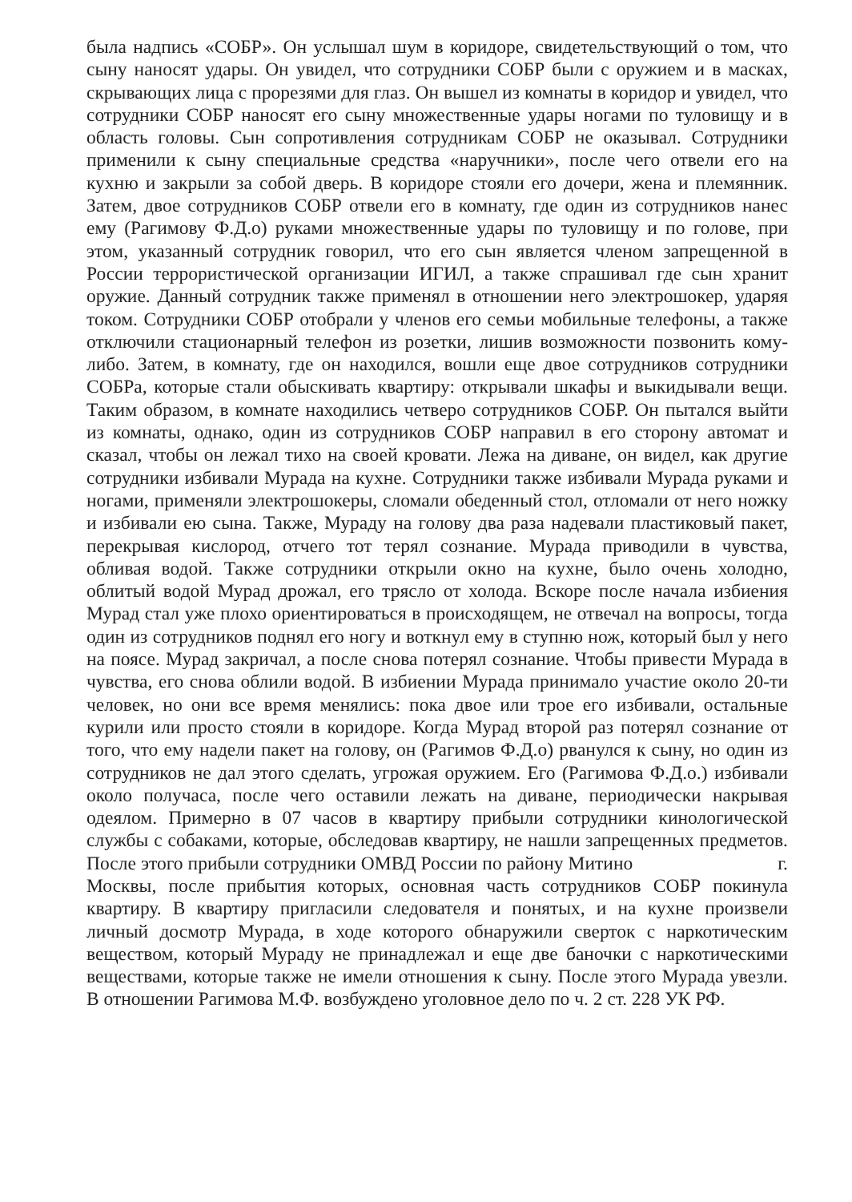была надпись «СОБР». Он услышал шум в коридоре, свидетельствующий о том, что сыну наносят удары. Он увидел, что сотрудники СОБР были с оружием и в масках, скрывающих лица с прорезями для глаз. Он вышел из комнаты в коридор и увидел, что сотрудники СОБР наносят его сыну множественные удары ногами по туловищу и в область головы. Сын сопротивления сотрудникам СОБР не оказывал. Сотрудники применили к сыну специальные средства «наручники», после чего отвели его на кухню и закрыли за собой дверь. В коридоре стояли его дочери, жена и племянник. Затем, двое сотрудников СОБР отвели его в комнату, где один из сотрудников нанес ему (Рагимову Ф.Д.о) руками множественные удары по туловищу и по голове, при этом, указанный сотрудник говорил, что его сын является членом запрещенной в России террористической организации ИГИЛ, а также спрашивал где сын хранит оружие. Данный сотрудник также применял в отношении него электрошокер, ударяя током. Сотрудники СОБР отобрали у членов его семьи мобильные телефоны, а также отключили стационарный телефон из розетки, лишив возможности позвонить кому-либо. Затем, в комнату, где он находился, вошли еще двое сотрудников сотрудники СОБРа, которые стали обыскивать квартиру: открывали шкафы и выкидывали вещи. Таким образом, в комнате находились четверо сотрудников СОБР. Он пытался выйти из комнаты, однако, один из сотрудников СОБР направил в его сторону автомат и сказал, чтобы он лежал тихо на своей кровати. Лежа на диване, он видел, как другие сотрудники избивали Мурада на кухне. Сотрудники также избивали Мурада руками и ногами, применяли электрошокеры, сломали обеденный стол, отломали от него ножку и избивали ею сына. Также, Мураду на голову два раза надевали пластиковый пакет, перекрывая кислород, отчего тот терял сознание. Мурада приводили в чувства, обливая водой. Также сотрудники открыли окно на кухне, было очень холодно, облитый водой Мурад дрожал, его трясло от холода. Вскоре после начала избиения Мурад стал уже плохо ориентироваться в происходящем, не отвечал на вопросы, тогда один из сотрудников поднял его ногу и воткнул ему в ступню нож, который был у него на поясе. Мурад закричал, а после снова потерял сознание. Чтобы привести Мурада в чувства, его снова облили водой. В избиении Мурада принимало участие около 20-ти человек, но они все время менялись: пока двое или трое его избивали, остальные курили или просто стояли в коридоре. Когда Мурад второй раз потерял сознание от того, что ему надели пакет на голову, он (Рагимов Ф.Д.о) рванулся к сыну, но один из сотрудников не дал этого сделать, угрожая оружием. Его (Рагимова Ф.Д.о.) избивали около получаса, после чего оставили лежать на диване, периодически накрывая одеялом. Примерно в 07 часов в квартиру прибыли сотрудники кинологической службы с собаками, которые, обследовав квартиру, не нашли запрещенных предметов. После этого прибыли сотрудники ОМВД России по району Митино г. Москвы, после прибытия которых, основная часть сотрудников СОБР покинула квартиру. В квартиру пригласили следователя и понятых, и на кухне произвели личный досмотр Мурада, в ходе которого обнаружили сверток с наркотическим веществом, который Мураду не принадлежал и еще две баночки с наркотическими веществами, которые также не имели отношения к сыну. После этого Мурада увезли. В отношении Рагимова М.Ф. возбуждено уголовное дело по ч. 2 ст. 228 УК РФ.